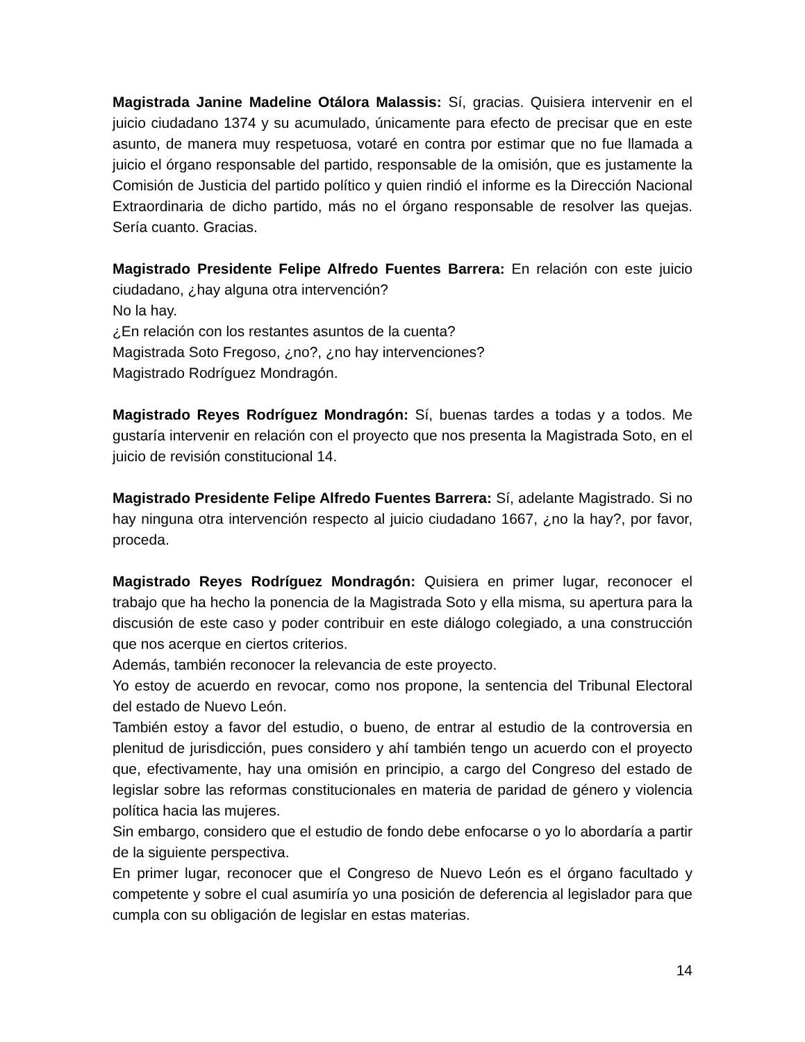Magistrada Janine Madeline Otálora Malassis: Sí, gracias. Quisiera intervenir en el juicio ciudadano 1374 y su acumulado, únicamente para efecto de precisar que en este asunto, de manera muy respetuosa, votaré en contra por estimar que no fue llamada a juicio el órgano responsable del partido, responsable de la omisión, que es justamente la Comisión de Justicia del partido político y quien rindió el informe es la Dirección Nacional Extraordinaria de dicho partido, más no el órgano responsable de resolver las quejas. Sería cuanto. Gracias.
Magistrado Presidente Felipe Alfredo Fuentes Barrera: En relación con este juicio ciudadano, ¿hay alguna otra intervención?
No la hay.
¿En relación con los restantes asuntos de la cuenta?
Magistrada Soto Fregoso, ¿no?, ¿no hay intervenciones?
Magistrado Rodríguez Mondragón.
Magistrado Reyes Rodríguez Mondragón: Sí, buenas tardes a todas y a todos. Me gustaría intervenir en relación con el proyecto que nos presenta la Magistrada Soto, en el juicio de revisión constitucional 14.
Magistrado Presidente Felipe Alfredo Fuentes Barrera: Sí, adelante Magistrado. Si no hay ninguna otra intervención respecto al juicio ciudadano 1667, ¿no la hay?, por favor, proceda.
Magistrado Reyes Rodríguez Mondragón: Quisiera en primer lugar, reconocer el trabajo que ha hecho la ponencia de la Magistrada Soto y ella misma, su apertura para la discusión de este caso y poder contribuir en este diálogo colegiado, a una construcción que nos acerque en ciertos criterios.
Además, también reconocer la relevancia de este proyecto.
Yo estoy de acuerdo en revocar, como nos propone, la sentencia del Tribunal Electoral del estado de Nuevo León.
También estoy a favor del estudio, o bueno, de entrar al estudio de la controversia en plenitud de jurisdicción, pues considero y ahí también tengo un acuerdo con el proyecto que, efectivamente, hay una omisión en principio, a cargo del Congreso del estado de legislar sobre las reformas constitucionales en materia de paridad de género y violencia política hacia las mujeres.
Sin embargo, considero que el estudio de fondo debe enfocarse o yo lo abordaría a partir de la siguiente perspectiva.
En primer lugar, reconocer que el Congreso de Nuevo León es el órgano facultado y competente y sobre el cual asumiría yo una posición de deferencia al legislador para que cumpla con su obligación de legislar en estas materias.
14